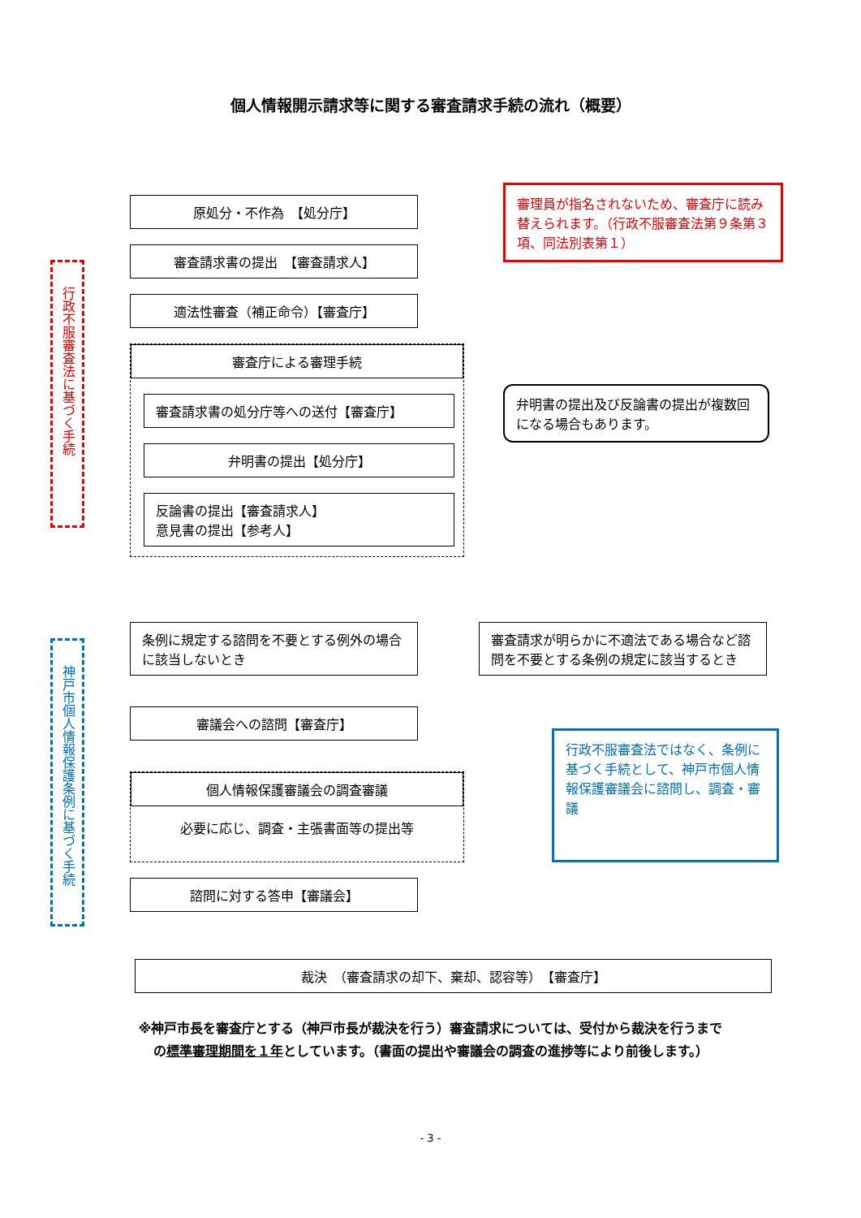個人情報開示請求等に関する審査請求手続の流れ（概要）
行政不服審査法に基づく手続
原処分・不作為　【処分庁】
審査請求書の提出　【審査請求人】
適法性審査（補正命令）【審査庁】
審査庁による審理手続
審査請求書の処分庁等への送付【審査庁】
弁明書の提出【処分庁】
反論書の提出【審査請求人】
意見書の提出【参考人】
審理員が指名されないため、審査庁に読み替えられます。（行政不服審査法第９条第３項、同法別表第１）
弁明書の提出及び反論書の提出が複数回になる場合もあります。
神戸市個人情報保護条例に基づく手続
条例に規定する諮問を不要とする例外の場合に該当しないとき
審議会への諮問【審査庁】
個人情報保護審議会の調査審議
必要に応じ、調査・主張書面等の提出等
諮問に対する答申【審議会】
審査請求が明らかに不適法である場合など諮問を不要とする条例の規定に該当するとき
行政不服審査法ではなく、条例に基づく手続として、神戸市個人情報保護審議会に諮問し、調査・審議
裁決　（審査請求の却下、棄却、認容等）　【審査庁】
※神戸市長を審査庁とする（神戸市長が裁決を行う）審査請求については、受付から裁決を行うまで
の標準審理期間を１年としています。（書面の提出や審議会の調査の進捗等により前後します。）
- 3 -